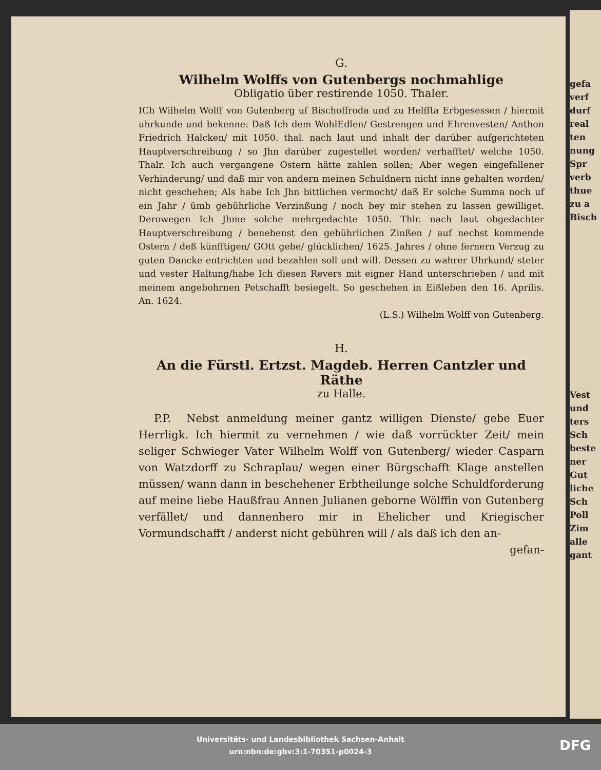gefa
verf
durf
real
ten
nung
Spr
verb
thue
zu a
Bisch
Vest
und
ters
Sch
beste
ner
Gut
liche
Sch
Poll
Zim
alle
gant
G.
Wilhelm Wolffs von Gutenbergs nochmahlige
Obligatio über restirende 1050. Thaler.
ICh Wilhelm Wolff von Gutenberg uf Bischoffroda und zu Helfftа Erbgesessen / hiermit uhrkunde und bekenne: Daß Ich dem WohlEdlen/ Gestrengen und Ehrenvesten/ Anthon Friedrich Halcken/ mit 1050. thal. nach laut und inhalt der darüber aufgerichteten Hauptverschreibung / so Jhn darüber zugestellet worden/ verhafftet/ welche 1050. Thalr. Ich auch vergangene Ostern hätte zahlen sollen; Aber wegen eingefallener Verhinderung/ und daß mir von andern meinen Schuldnern nicht inne gehalten worden/ nicht geschehen; Als habe Ich Jhn bittlichen vermocht/ daß Er solche Summa noch uf ein Jahr / ümb gebührliche Verzinßung / noch bey mir stehen zu lassen gewilliget. Derowegen Ich Jhme solche mehrgedachte 1050. Thlr. nach laut obgedachter Hauptverschreibung / benebenst den gebührlichen Zinßen / auf nechst kommende Ostern / deß künfftigen/ GOtt gebe/ glücklichen/ 1625. Jahres / ohne fernern Verzug zu guten Dancke entrichten und bezahlen soll und will. Dessen zu wahrer Uhrkund/ steter und vester Haltung/habe Ich diesen Revers mit eigner Hand unterschrieben / und mit meinem angebohrnen Petschafft besiegelt. So geschehen in Eißleben den 16. Aprilis. An. 1624.
(L.S.) Wilhelm Wolff von Gutenberg.
H.
An die Fürstl. Ertzst. Magdeb. Herren Cantzler und Räthe
zu Halle.
P.P. Nebst anmeldung meiner gantz willigen Dienste/ gebe Euer Herrligk. Ich hiermit zu vernehmen / wie daß vorrückter Zeit/ mein seliger Schwieger Vater Wilhelm Wolff von Gutenberg/ wieder Casparn von Watzdorff zu Schraplau/ wegen einer Bürgschafft Klage anstellen müssen/ wann dann in beschehener Erbtheilunge solche Schuldforderung auf meine liebe Haußfrau Annen Julianen geborne Wölffin von Gutenberg verfället/ und dannenhero mir in Ehelicher und Kriegischer Vormundschafft / anderst nicht gebühren will / als daß ich den an-
gefan-
Universitäts- und Landesbibliothek Sachsen-Anhalt
urn:nbn:de:gbv:3:1-70351-p0024-3
DFG